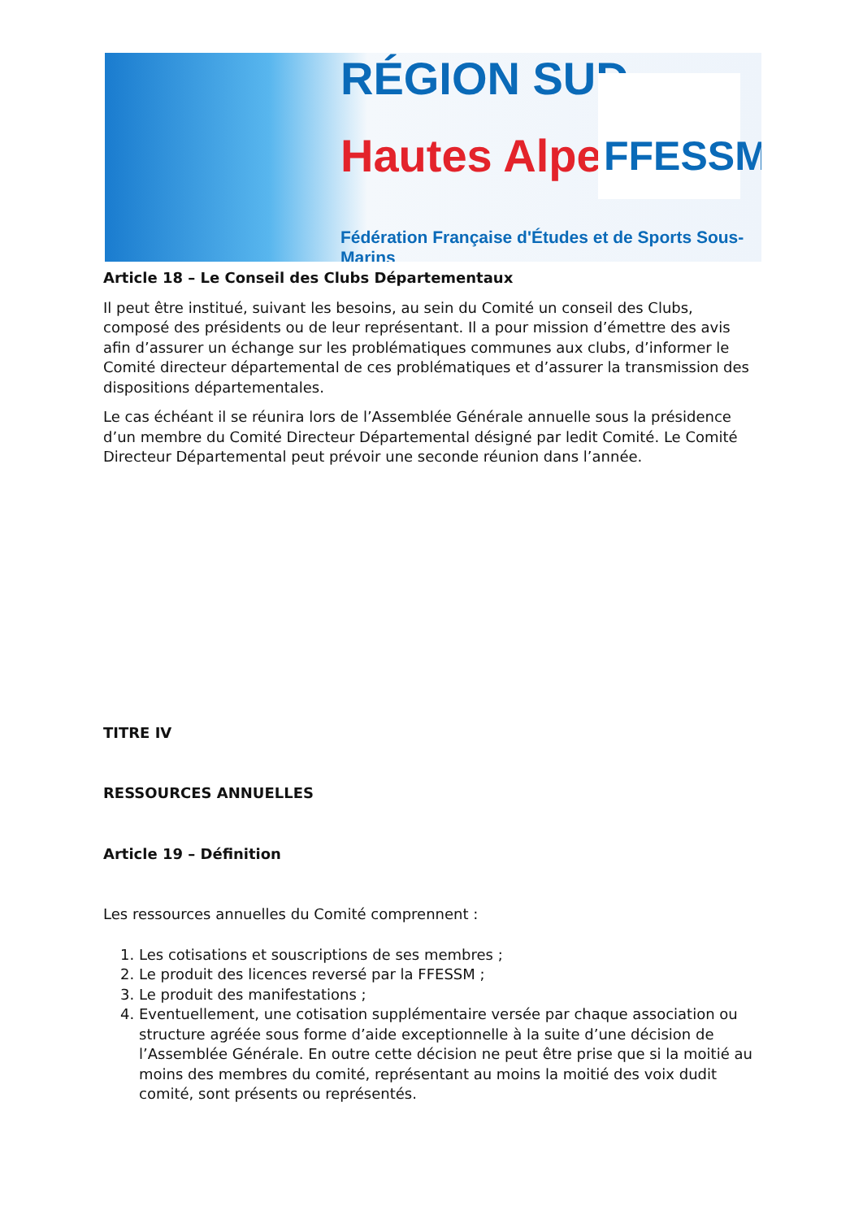RÉGION SUD
Hautes Alpes FFESSM
Fédération Française d'Études et de Sports Sous-Marins
Article 18 – Le Conseil des Clubs Départementaux
Il peut être institué, suivant les besoins, au sein du Comité un conseil des Clubs, composé des présidents ou de leur représentant. Il a pour mission d’émettre des avis afin d’assurer un échange sur les problématiques communes aux clubs, d’informer le Comité directeur départemental de ces problématiques et d’assurer la transmission des dispositions départementales.
Le cas échéant il se réunira lors de l’Assemblée Générale annuelle sous la présidence d’un membre du Comité Directeur Départemental désigné par ledit Comité. Le Comité Directeur Départemental peut prévoir une seconde réunion dans l’année.
TITRE IV
RESSOURCES ANNUELLES
Article 19 – Définition
Les ressources annuelles du Comité comprennent :
1. Les cotisations et souscriptions de ses membres ;
2. Le produit des licences reversé par la FFESSM ;
3. Le produit des manifestations ;
4. Eventuellement, une cotisation supplémentaire versée par chaque association ou structure agréée sous forme d’aide exceptionnelle à la suite d’une décision de l’Assemblée Générale. En outre cette décision ne peut être prise que si la moitié au moins des membres du comité, représentant au moins la moitié des voix dudit comité, sont présents ou représentés.